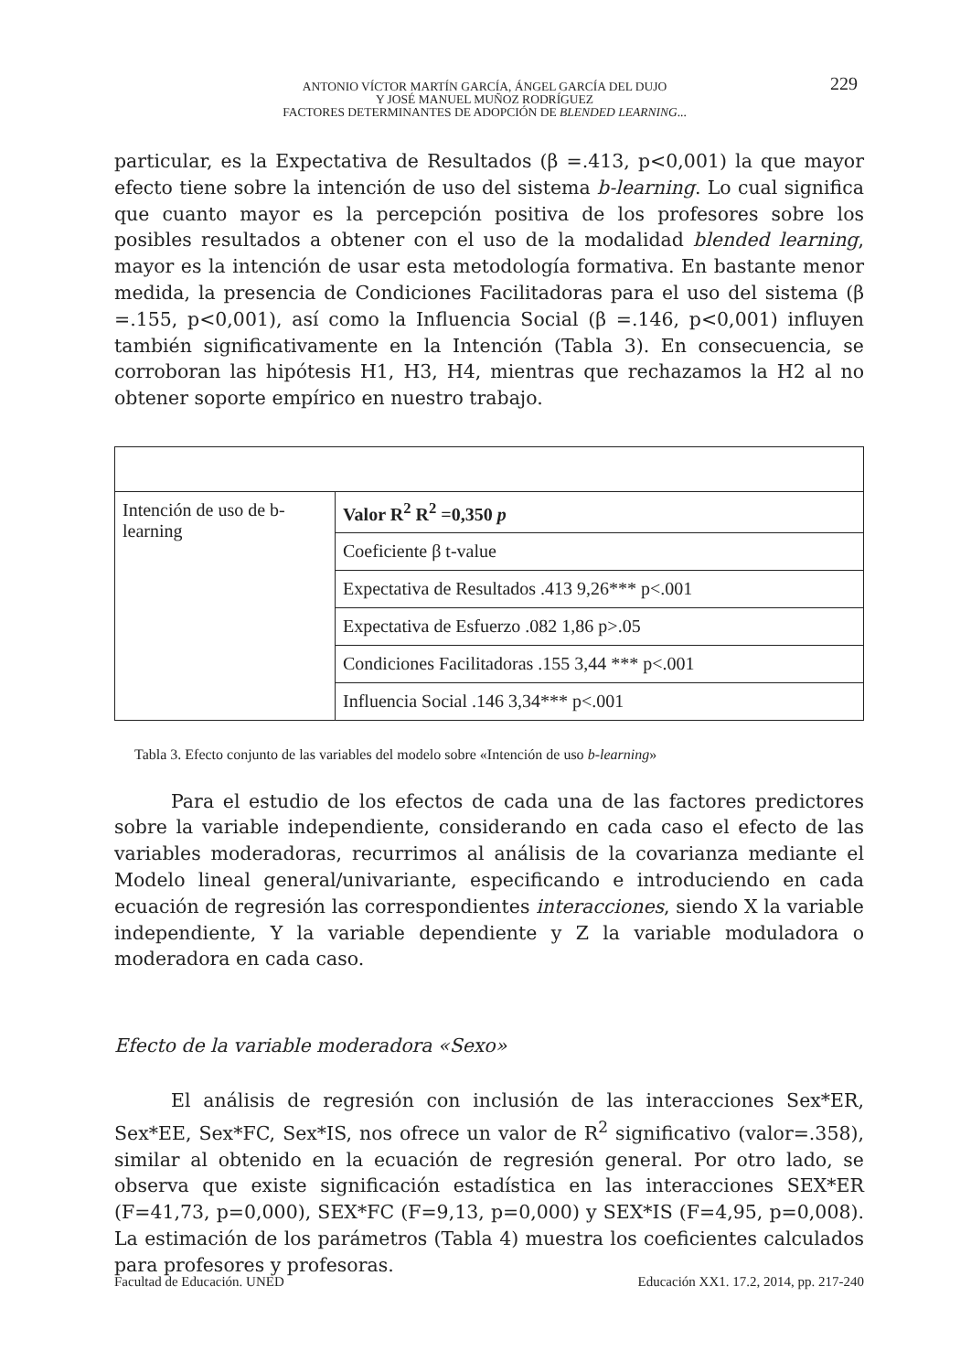ANTONIO VÍCTOR MARTÍN GARCÍA, ÁNGEL GARCÍA DEL DUJO
Y JOSÉ MANUEL MUÑOZ RODRÍGUEZ
FACTORES DETERMINANTES DE ADOPCIÓN DE BLENDED LEARNING...
229
particular, es la Expectativa de Resultados (β =.413, p<0,001) la que mayor efecto tiene sobre la intención de uso del sistema b-learning. Lo cual significa que cuanto mayor es la percepción positiva de los profesores sobre los posibles resultados a obtener con el uso de la modalidad blended learning, mayor es la intención de usar esta metodología formativa. En bastante menor medida, la presencia de Condiciones Facilitadoras para el uso del sistema (β =.155, p<0,001), así como la Influencia Social (β =.146, p<0,001) influyen también significativamente en la Intención (Tabla 3). En consecuencia, se corroboran las hipótesis H1, H3, H4, mientras que rechazamos la H2 al no obtener soporte empírico en nuestro trabajo.
| Intención de uso de b-learning | Valor R<sup>2</sup> R<sup>2</sup> =0,350 p |
| | Coeficiente β t-value |
| | Expectativa de Resultados .413 9,26*** p<.001 |
| | Expectativa de Esfuerzo .082 1,86 p>.05 |
| | Condiciones Facilitadoras .155 3,44 *** p<.001 |
| | Influencia Social .146 3,34*** p<.001 |
Tabla 3. Efecto conjunto de las variables del modelo sobre «Intención de uso b-learning»
Para el estudio de los efectos de cada una de las factores predictores sobre la variable independiente, considerando en cada caso el efecto de las variables moderadoras, recurrimos al análisis de la covarianza mediante el Modelo lineal general/univariante, especificando e introduciendo en cada ecuación de regresión las correspondientes interacciones, siendo X la variable independiente, Y la variable dependiente y Z la variable moduladora o moderadora en cada caso.
Efecto de la variable moderadora «Sexo»
El análisis de regresión con inclusión de las interacciones Sex*ER, Sex*EE, Sex*FC, Sex*IS, nos ofrece un valor de R<sup>2</sup> significativo (valor=.358), similar al obtenido en la ecuación de regresión general. Por otro lado, se observa que existe significación estadística en las interacciones SEX*ER (F=41,73, p=0,000), SEX*FC (F=9,13, p=0,000) y SEX*IS (F=4,95, p=0,008). La estimación de los parámetros (Tabla 4) muestra los coeficientes calculados para profesores y profesoras.
Facultad de Educación. UNED Educación XX1. 17.2, 2014, pp. 217-240